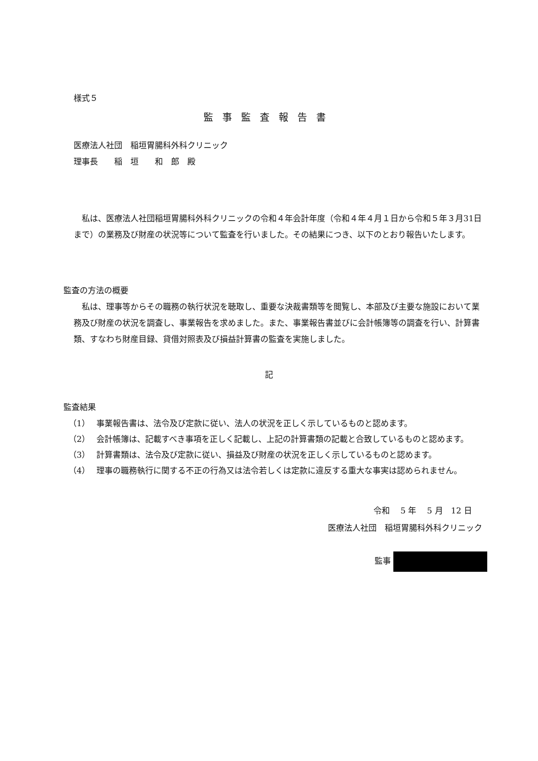様式５
監事監査報告書
医療法人社団　稲垣胃腸科外科クリニック
理事長　　稲　垣　　和　郎　殿
私は、医療法人社団稲垣胃腸科外科クリニックの令和４年会計年度（令和４年４月１日から令和５年３月31日まで）の業務及び財産の状況等について監査を行いました。その結果につき、以下のとおり報告いたします。
監査の方法の概要
私は、理事等からその職務の執行状況を聴取し、重要な決裁書類等を閲覧し、本部及び主要な施設において業務及び財産の状況を調査し、事業報告を求めました。また、事業報告書並びに会計帳簿等の調査を行い、計算書類、すなわち財産目録、貸借対照表及び損益計算書の監査を実施しました。
記
監査結果
（1） 事業報告書は、法令及び定款に従い、法人の状況を正しく示しているものと認めます。
（2） 会計帳簿は、記載すべき事項を正しく記載し、上記の計算書類の記載と合致しているものと認めます。
（3） 計算書類は、法令及び定款に従い、損益及び財産の状況を正しく示しているものと認めます。
（4） 理事の職務執行に関する不正の行為又は法令若しくは定款に違反する重大な事実は認められません。
令和　 5 年　 5 月　12 日
医療法人社団　稲垣胃腸科外科クリニック
監事